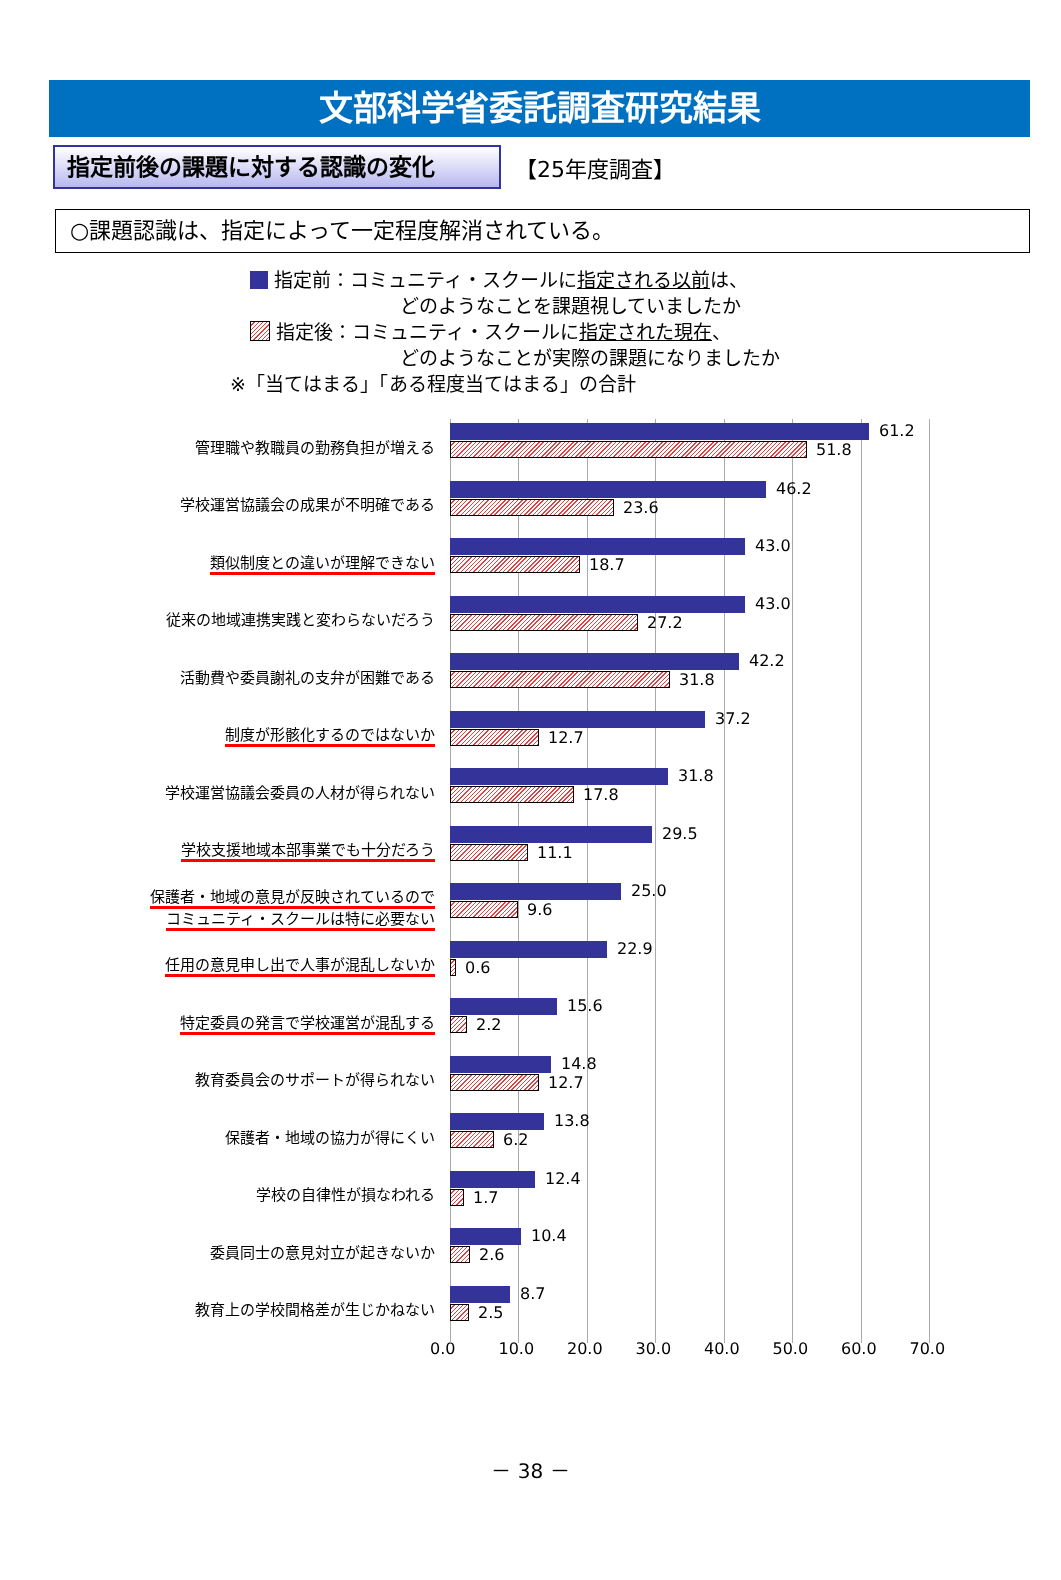文部科学省委託調査研究結果
指定前後の課題に対する認識の変化
【25年度調査】
○課題認識は、指定によって一定程度解消されている。
指定前：コミュニティ・スクールに指定される以前は、
どのようなことを課題視していましたか
指定後：コミュニティ・スクールに指定された現在、
どのようなことが実際の課題になりましたか
※「当てはまる」「ある程度当てはまる」の合計
管理職や教職員の勤務負担が増える
61.2
51.8
学校運営協議会の成果が不明確である
46.2
23.6
類似制度との違いが理解できない
43.0
18.7
従来の地域連携実践と変わらないだろう
43.0
27.2
活動費や委員謝礼の支弁が困難である
42.2
31.8
制度が形骸化するのではないか
37.2
12.7
学校運営協議会委員の人材が得られない
31.8
17.8
学校支援地域本部事業でも十分だろう
29.5
11.1
保護者・地域の意見が反映されているので
コミュニティ・スクールは特に必要ない
25.0
9.6
任用の意見申し出で人事が混乱しないか
22.9
0.6
特定委員の発言で学校運営が混乱する
15.6
2.2
教育委員会のサポートが得られない
14.8
12.7
保護者・地域の協力が得にくい
13.8
6.2
学校の自律性が損なわれる
12.4
1.7
委員同士の意見対立が起きないか
10.4
2.6
教育上の学校間格差が生じかねない
8.7
2.5
0.0 10.0 20.0 30.0 40.0 50.0 60.0 70.0
－ 38 －